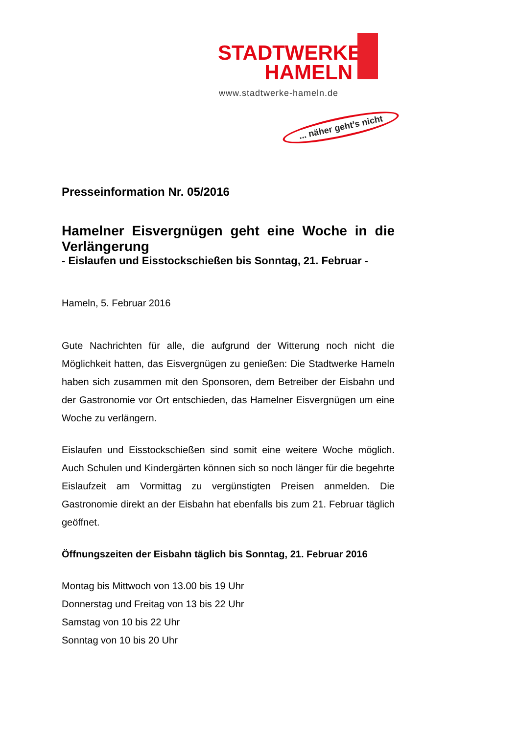STADTWERKE
HAMELN
www.stadtwerke-hameln.de
... näher geht’s nicht
Presseinformation Nr. 05/2016
Hamelner Eisvergnügen geht eine Woche in die Verlängerung
- Eislaufen und Eisstockschießen bis Sonntag, 21. Februar -
Hameln, 5. Februar 2016
Gute Nachrichten für alle, die aufgrund der Witterung noch nicht die Möglichkeit hatten, das Eisvergnügen zu genießen: Die Stadtwerke Hameln haben sich zusammen mit den Sponsoren, dem Betreiber der Eisbahn und der Gastronomie vor Ort entschieden, das Hamelner Eisvergnügen um eine Woche zu verlängern.
Eislaufen und Eisstockschießen sind somit eine weitere Woche möglich. Auch Schulen und Kindergärten können sich so noch länger für die begehrte Eislaufzeit am Vormittag zu vergünstigten Preisen anmelden. Die Gastronomie direkt an der Eisbahn hat ebenfalls bis zum 21. Februar täglich geöffnet.
Öffnungszeiten der Eisbahn täglich bis Sonntag, 21. Februar 2016
Montag bis Mittwoch von 13.00 bis 19 Uhr
Donnerstag und Freitag von 13 bis 22 Uhr
Samstag von 10 bis 22 Uhr
Sonntag von 10 bis 20 Uhr